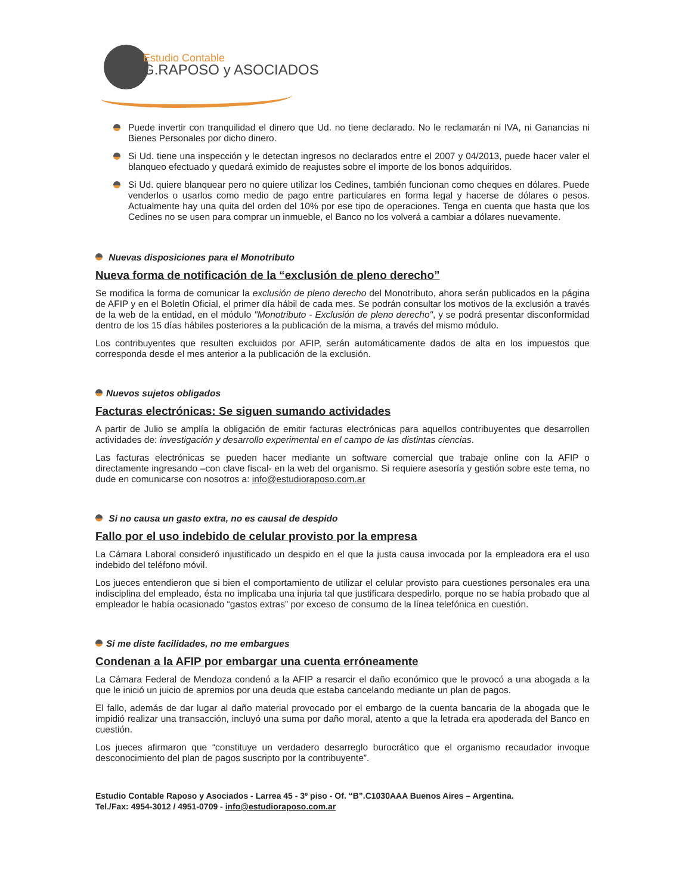Estudio Contable
G.RAPOSO y ASOCIADOS
Puede invertir con tranquilidad el dinero que Ud. no tiene declarado. No le reclamarán ni IVA, ni Ganancias ni Bienes Personales por dicho dinero.
Si Ud. tiene una inspección y le detectan ingresos no declarados entre el 2007 y 04/2013, puede hacer valer el blanqueo efectuado y quedará eximido de reajustes sobre el importe de los bonos adquiridos.
Si Ud. quiere blanquear pero no quiere utilizar los Cedines, también funcionan como cheques en dólares. Puede venderlos o usarlos como medio de pago entre particulares en forma legal y hacerse de dólares o pesos. Actualmente hay una quita del orden del 10% por ese tipo de operaciones. Tenga en cuenta que hasta que los Cedines no se usen para comprar un inmueble, el Banco no los volverá a cambiar a dólares nuevamente.
Nuevas disposiciones para el Monotributo
Nueva forma de notificación de la “exclusión de pleno derecho”
Se modifica la forma de comunicar la exclusión de pleno derecho del Monotributo, ahora serán publicados en la página de AFIP y en el Boletín Oficial, el primer día hábil de cada mes. Se podrán consultar los motivos de la exclusión a través de la web de la entidad, en el módulo "Monotributo - Exclusión de pleno derecho", y se podrá presentar disconformidad dentro de los 15 días hábiles posteriores a la publicación de la misma, a través del mismo módulo.
Los contribuyentes que resulten excluidos por AFIP, serán automáticamente dados de alta en los impuestos que corresponda desde el mes anterior a la publicación de la exclusión.
Nuevos sujetos obligados
Facturas electrónicas: Se siguen sumando actividades
A partir de Julio se amplía la obligación de emitir facturas electrónicas para aquellos contribuyentes que desarrollen actividades de: investigación y desarrollo experimental en el campo de las distintas ciencias.
Las facturas electrónicas se pueden hacer mediante un software comercial que trabaje online con la AFIP o directamente ingresando –con clave fiscal- en la web del organismo. Si requiere asesoría y gestión sobre este tema, no dude en comunicarse con nosotros a: info@estudioraposo.com.ar
Si no causa un gasto extra, no es causal de despido
Fallo por el uso indebido de celular provisto por la empresa
La Cámara Laboral consideró injustificado un despido en el que la justa causa invocada por la empleadora era el uso indebido del teléfono móvil.
Los jueces entendieron que si bien el comportamiento de utilizar el celular provisto para cuestiones personales era una indisciplina del empleado, ésta no implicaba una injuria tal que justificara despedirlo, porque no se había probado que al empleador le había ocasionado “gastos extras” por exceso de consumo de la línea telefónica en cuestión.
Si me diste facilidades, no me embargues
Condenan a la AFIP por embargar una cuenta erróneamente
La Cámara Federal de Mendoza condenó a la AFIP a resarcir el daño económico que le provocó a una abogada a la que le inició un juicio de apremios por una deuda que estaba cancelando mediante un plan de pagos.
El fallo, además de dar lugar al daño material provocado por el embargo de la cuenta bancaria de la abogada que le impidió realizar una transacción, incluyó una suma por daño moral, atento a que la letrada era apoderada del Banco en cuestión.
Los jueces afirmaron que “constituye un verdadero desarreglo burocrático que el organismo recaudador invoque desconocimiento del plan de pagos suscripto por la contribuyente”.
Estudio Contable Raposo y Asociados - Larrea 45 - 3º piso - Of. “B”.C1030AAA Buenos Aires – Argentina.
Tel./Fax: 4954-3012 / 4951-0709 - info@estudioraposo.com.ar